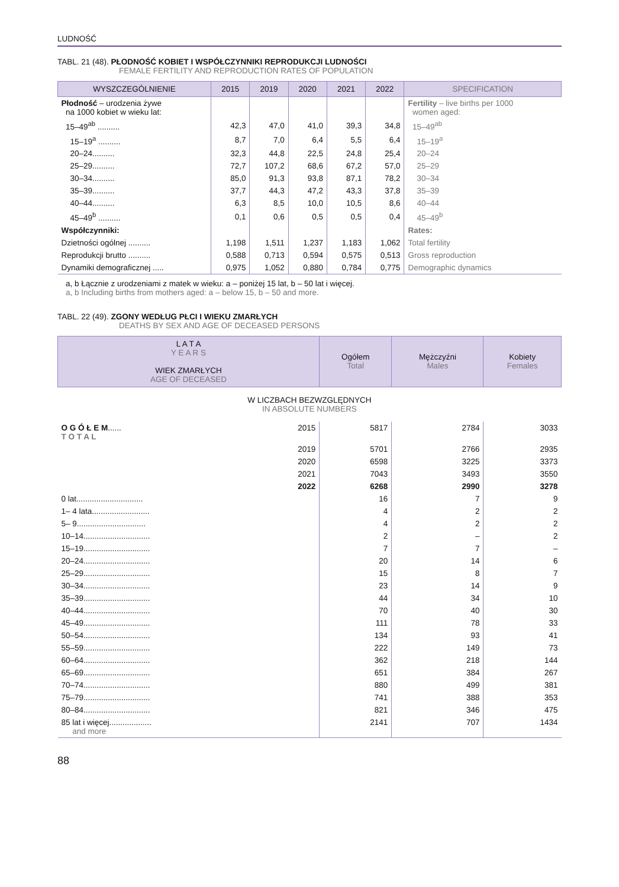LUDNOŚĆ
TABL. 21 (48). PŁODNOŚĆ KOBIET I WSPÓŁCZYNNIKI REPRODUKCJI LUDNOŚCI
FEMALE FERTILITY AND REPRODUCTION RATES OF POPULATION
| WYSZCZEGÓLNIENIE | 2015 | 2019 | 2020 | 2021 | 2022 | SPECIFICATION |
| --- | --- | --- | --- | --- | --- | --- |
| Płodność – urodzenia żywe na 1000 kobiet w wieku lat: | | | | | | Fertility – live births per 1000 women aged: |
| 15–49<sup>ab</sup> .......... | 42,3 | 47,0 | 41,0 | 39,3 | 34,8 | 15–49<sup>ab</sup> |
| 15–19<sup>a</sup> .......... | 8,7 | 7,0 | 6,4 | 5,5 | 6,4 | 15–19<sup>a</sup> |
| 20–24.......... | 32,3 | 44,8 | 22,5 | 24,8 | 25,4 | 20–24 |
| 25–29.......... | 72,7 | 107,2 | 68,6 | 67,2 | 57,0 | 25–29 |
| 30–34.......... | 85,0 | 91,3 | 93,8 | 87,1 | 78,2 | 30–34 |
| 35–39.......... | 37,7 | 44,3 | 47,2 | 43,3 | 37,8 | 35–39 |
| 40–44.......... | 6,3 | 8,5 | 10,0 | 10,5 | 8,6 | 40–44 |
| 45–49<sup>b</sup> .......... | 0,1 | 0,6 | 0,5 | 0,5 | 0,4 | 45–49<sup>b</sup> |
| Współczynniki: | | | | | | Rates: |
| Dzietności ogólnej .......... | 1,198 | 1,511 | 1,237 | 1,183 | 1,062 | Total fertility |
| Reprodukcji brutto .......... | 0,588 | 0,713 | 0,594 | 0,575 | 0,513 | Gross reproduction |
| Dynamiki demograficznej ..... | 0,975 | 1,052 | 0,880 | 0,784 | 0,775 | Demographic dynamics |
a, b Łącznie z urodzeniami z matek w wieku: a – poniżej 15 lat, b – 50 lat i więcej.
a, b Including births from mothers aged: a – below 15, b – 50 and more.
TABL. 22 (49). ZGONY WEDŁUG PŁCI I WIEKU ZMARŁYCH
DEATHS BY SEX AND AGE OF DECEASED PERSONS
| L A T A Y E A R S WIEK ZMARŁYCH AGE OF DECEASED | | Ogółem Total | Mężczyźni Males | Kobiety Females |
| --- | --- | --- | --- | --- |
| W LICZBACH BEZWZGLĘDNYCH IN ABSOLUTE NUMBERS | | | | |
| O G Ó Ł E M ...... T O T A L | 2015 | 5817 | 2784 | 3033 |
| | 2019 | 5701 | 2766 | 2935 |
| | 2020 | 6598 | 3225 | 3373 |
| | 2021 | 7043 | 3493 | 3550 |
| | 2022 | 6268 | 2990 | 3278 |
| 0 lat.............................. | | 16 | 7 | 9 |
| 1– 4 lata.......................... | | 4 | 2 | 2 |
| 5– 9............................... | | 4 | 2 | 2 |
| 10–14.............................. | | 2 | – | 2 |
| 15–19.............................. | | 7 | 7 | – |
| 20–24.............................. | | 20 | 14 | 6 |
| 25–29.............................. | | 15 | 8 | 7 |
| 30–34.............................. | | 23 | 14 | 9 |
| 35–39.............................. | | 44 | 34 | 10 |
| 40–44.............................. | | 70 | 40 | 30 |
| 45–49.............................. | | 111 | 78 | 33 |
| 50–54.............................. | | 134 | 93 | 41 |
| 55–59.............................. | | 222 | 149 | 73 |
| 60–64.............................. | | 362 | 218 | 144 |
| 65–69.............................. | | 651 | 384 | 267 |
| 70–74.............................. | | 880 | 499 | 381 |
| 75–79.............................. | | 741 | 388 | 353 |
| 80–84.............................. | | 821 | 346 | 475 |
| 85 lat i więcej................... and more | | 2141 | 707 | 1434 |
88